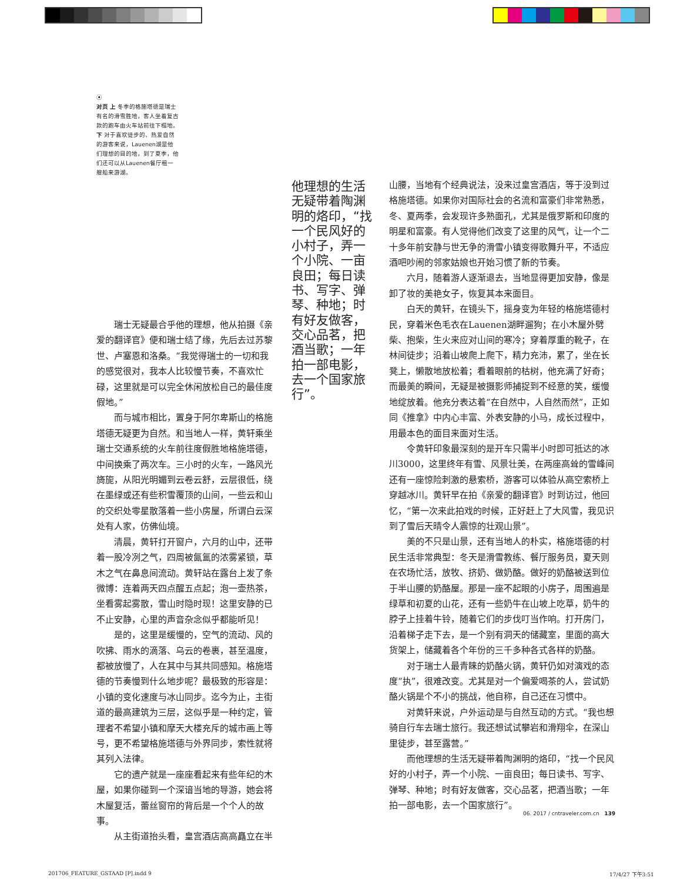⦿
对页 上 冬季的格施塔德是瑞士有名的滑雪胜地，客人坐着复古款的跑车由火车站前往下榻地。
下 对于喜欢徒步的、热爱自然的游客来说，Lauenen湖是他们理想的目的地，到了夏季，他们还可以从Lauenen餐厅租一艘船来游湖。
他理想的生活无疑带着陶渊明的烙印，“找一个民风好的小村子，弄一个小院、一亩良田；每日读书、写字、弹琴、种地；时有好友做客，交心品茗，把酒当歌；一年拍一部电影，去一个国家旅行”。
瑞士无疑最合乎他的理想，他从拍摄《亲爱的翻译官》便和瑞士结了缘，先后去过苏黎世、卢塞恩和洛桑。“我觉得瑞士的一切和我的感觉很对，我本人比较慢节奏，不喜欢忙碌，这里就是可以完全休闲放松自己的最佳度假地。”
而与城市相比，置身于阿尔卑斯山的格施塔德无疑更为自然。和当地人一样，黄轩乘坐瑞士交通系统的火车前往度假胜地格施塔德，中间换乘了两次车。三小时的火车，一路风光旖旎，从阳光明媚到云卷云舒，云层很低，绕在墨绿或还有些积雪覆顶的山间，一些云和山的交织处零星散落着一些小房屋，所谓白云深处有人家，仿佛仙境。
清晨，黄轩打开窗户，六月的山中，还带着一股冷冽之气，四周被氤氲的浓雾紧锁，草木之气在鼻息间流动。黄轩站在露台上发了条微博：连着两天四点醒五点起；泡一壶热茶，坐看雾起雾散，雪山时隐时现！这里安静的已不止安静，心里的声音杂念似乎都能听见！
是的，这里是缓慢的，空气的流动、风的吹拂、雨水的滴落、乌云的卷裹，甚至温度，都被放慢了，人在其中与其共同感知。格施塔德的节奏慢到什么地步呢？最极致的形容是：小镇的变化速度与冰山同步。迄今为止，主街道的最高建筑为三层，这似乎是一种约定，管理者不希望小镇和摩天大楼充斥的城市画上等号，更不希望格施塔德与外界同步，索性就将其列入法律。
它的遗产就是一座座看起来有些年纪的木屋，如果你碰到一个深谙当地的导游，她会将木屋复活，蕾丝窗帘的背后是一个个人的故事。
从主街道抬头看，皇宫酒店高高矗立在半
山腰，当地有个经典说法，没来过皇宫酒店，等于没到过格施塔德。如果你对国际社会的名流和富豪们非常熟悉，冬、夏两季，会发现许多熟面孔，尤其是俄罗斯和印度的明星和富豪。有人觉得他们改变了这里的风气，让一个二十多年前安静与世无争的滑雪小镇变得歌舞升平，不适应酒吧吵闹的邻家姑娘也开始习惯了新的节奏。
六月，随着游人逐渐退去，当地显得更加安静，像是卸了妆的美艳女子，恢复其本来面目。
白天的黄轩，在镜头下，摇身变为年轻的格施塔德村民，穿着米色毛衣在Lauenen湖畔遛狗；在小木屋外劈柴、抱柴，生火来应对山间的寒冷；穿着厚重的靴子，在林间徒步；沿着山坡爬上爬下，精力充沛，累了，坐在长凳上，懒散地放松着；看着眼前的枯树，他充满了好奇；而最美的瞬间，无疑是被摄影师捕捉到不经意的笑，缓慢地绽放着。他充分表达着“在自然中，人自然而然”，正如同《推拿》中内心丰富、外表安静的小马，成长过程中，用最本色的面目来面对生活。
令黄轩印象最深刻的是开车只需半小时即可抵达的冰川3000，这里终年有雪、风景壮美，在两座高耸的雪峰间还有一座惊险刺激的悬索桥，游客可以体验从高空索桥上穿越冰川。黄轩早在拍《亲爱的翻译官》时到访过，他回忆，“第一次来此拍戏的时候，正好赶上了大风雪，我见识到了雪后天晴令人震惊的壮观山景”。
美的不只是山景，还有当地人的朴实，格施塔德的村民生活非常典型：冬天是滑雪教练、餐厅服务员，夏天则在农场忙活，放牧、挤奶、做奶酪。做好的奶酪被送到位于半山腰的奶酪屋。那是一座不起眼的小房子，周围遍是绿草和初夏的山花，还有一些奶牛在山坡上吃草，奶牛的脖子上挂着牛铃，随着它们的步伐叮当作响。打开房门，沿着梯子走下去，是一个别有洞天的储藏室，里面的高大货架上，储藏着各个年份的三千多种各式各样的奶酪。
对于瑞士人最青睐的奶酪火锅，黄轩仍如对演戏的态度“执”，很难改变。尤其是对一个偏爱喝茶的人，尝试奶酪火锅是个不小的挑战，他自称，自己还在习惯中。
对黄轩来说，户外运动是与自然互动的方式。“我也想骑自行车去瑞士旅行。我还想试试攀岩和滑翔伞，在深山里徒步，甚至露营。”
而他理想的生活无疑带着陶渊明的烙印，“找一个民风好的小村子，弄一个小院、一亩良田；每日读书、写字、弹琴、种地；时有好友做客，交心品茗，把酒当歌；一年拍一部电影，去一个国家旅行”。
06. 2017 / cntraveler.com.cn 139
201706_FEATURE_GSTAAD [P].indd 9
17/4/27 下午3:51